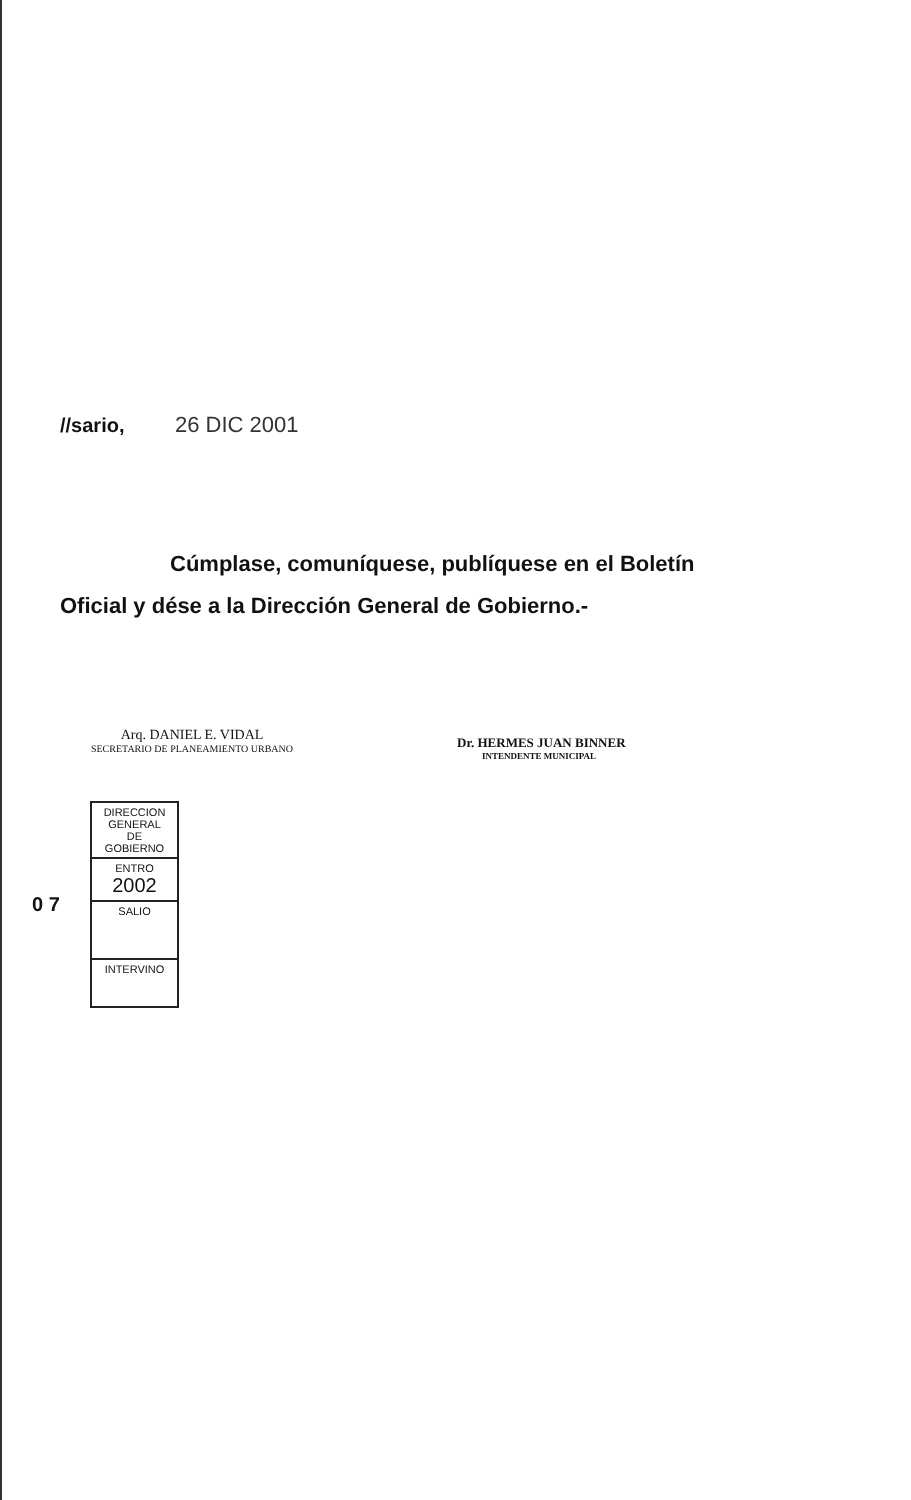//sario, 26 DIC 2001
Cúmplase, comuníquese, publíquese en el Boletín Oficial y dése a la Dirección General de Gobierno.-
Arq. DANIEL E. VIDAL
SECRETARIO DE PLANEAMIENTO URBANO
Dr. HERMES JUAN BINNER
INTENDENTE MUNICIPAL
0 7
DIRECCION
GENERAL
DE
GOBIERNO
ENTRO
2002
SALIO
INTERVINO